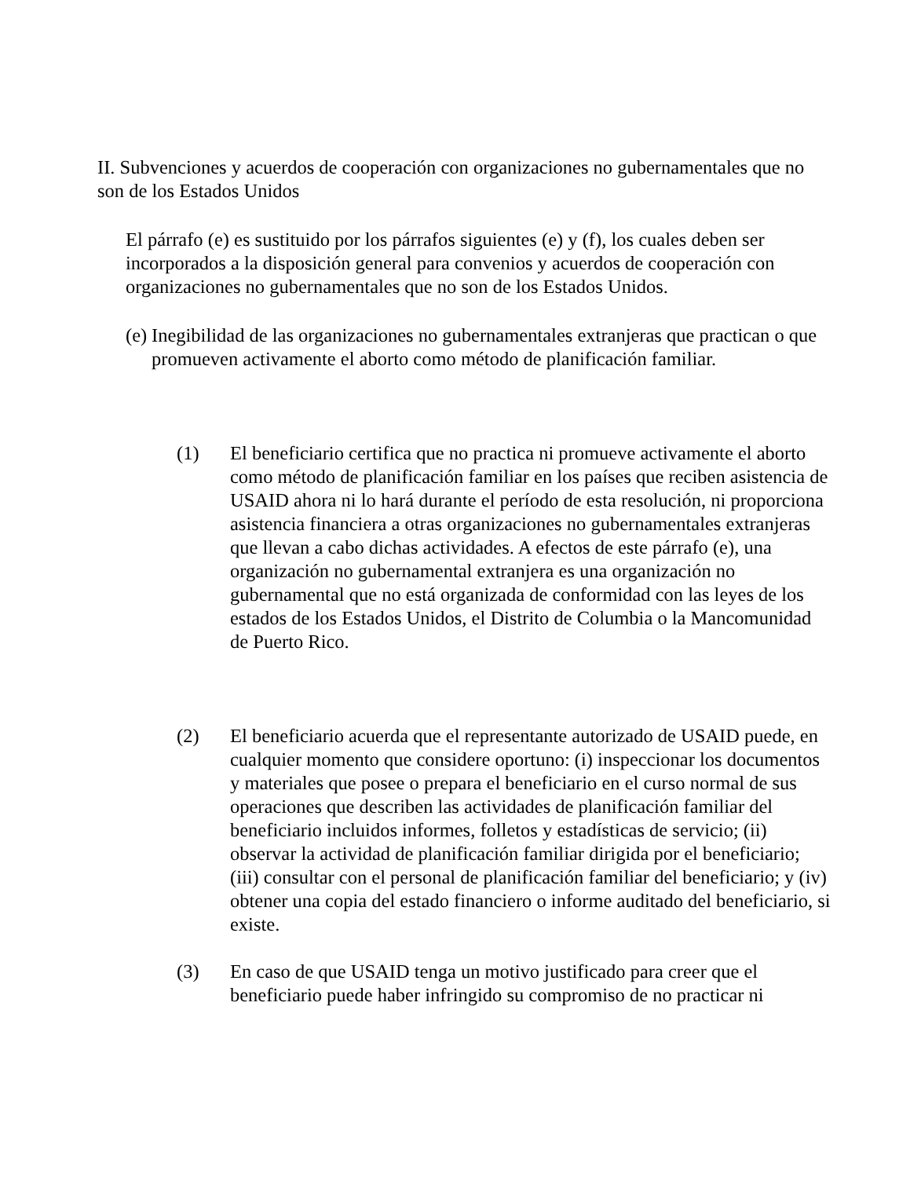II. Subvenciones y acuerdos de cooperación con organizaciones no gubernamentales que no son de los Estados Unidos
El párrafo (e) es sustituido por los párrafos siguientes (e) y (f), los cuales deben ser incorporados a la disposición general para convenios y acuerdos de cooperación con organizaciones no gubernamentales que no son de los Estados Unidos.
(e) Inegibilidad de las organizaciones no gubernamentales extranjeras que practican o que promueven activamente el aborto como método de planificación familiar.
(1) El beneficiario certifica que no practica ni promueve activamente el aborto como método de planificación familiar en los países que reciben asistencia de USAID ahora ni lo hará durante el período de esta resolución, ni proporciona asistencia financiera a otras organizaciones no gubernamentales extranjeras que llevan a cabo dichas actividades. A efectos de este párrafo (e), una organización no gubernamental extranjera es una organización no gubernamental que no está organizada de conformidad con las leyes de los estados de los Estados Unidos, el Distrito de Columbia o la Mancomunidad de Puerto Rico.
(2) El beneficiario acuerda que el representante autorizado de USAID puede, en cualquier momento que considere oportuno: (i) inspeccionar los documentos y materiales que posee o prepara el beneficiario en el curso normal de sus operaciones que describen las actividades de planificación familiar del beneficiario incluidos informes, folletos y estadísticas de servicio; (ii) observar la actividad de planificación familiar dirigida por el beneficiario; (iii) consultar con el personal de planificación familiar del beneficiario; y (iv) obtener una copia del estado financiero o informe auditado del beneficiario, si existe.
(3) En caso de que USAID tenga un motivo justificado para creer que el beneficiario puede haber infringido su compromiso de no practicar ni